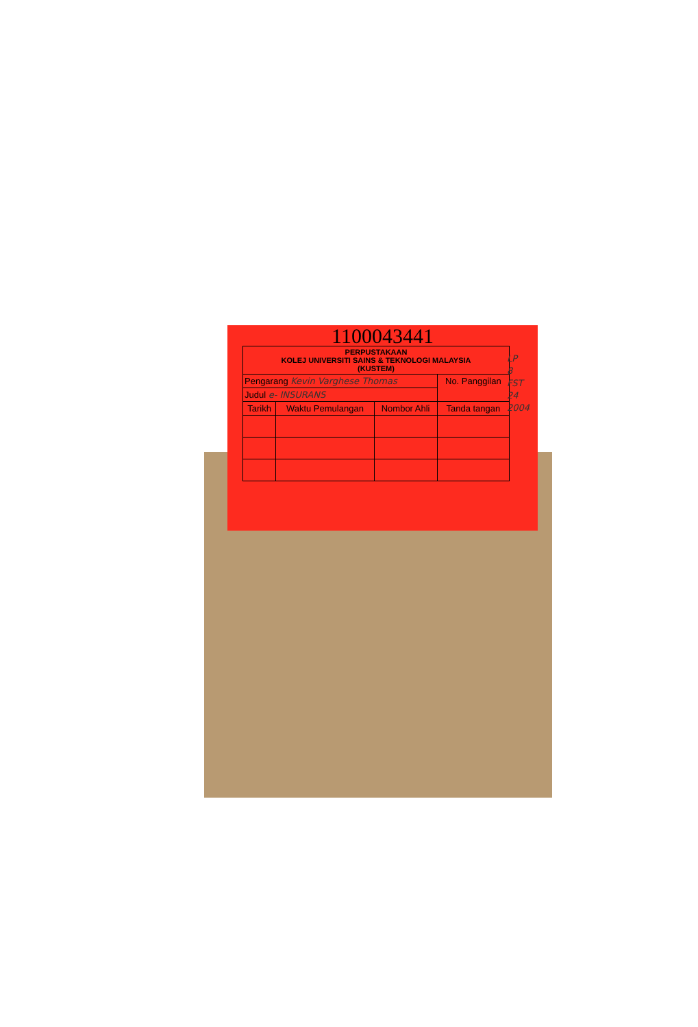1100043441
| PERPUSTAKAAN KOLEJ UNIVERSITI SAINS & TEKNOLOGI MALAYSIA (KUSTEM) | | | |
| Pengarang Kevin Varghese Thomas | | | No. Panggilan |
| Judul e- INSURANS | | | |
| Tarikh | Waktu Pemulangan | Nombor Ahli | Tanda tangan |
LP
8
FST
24
2004